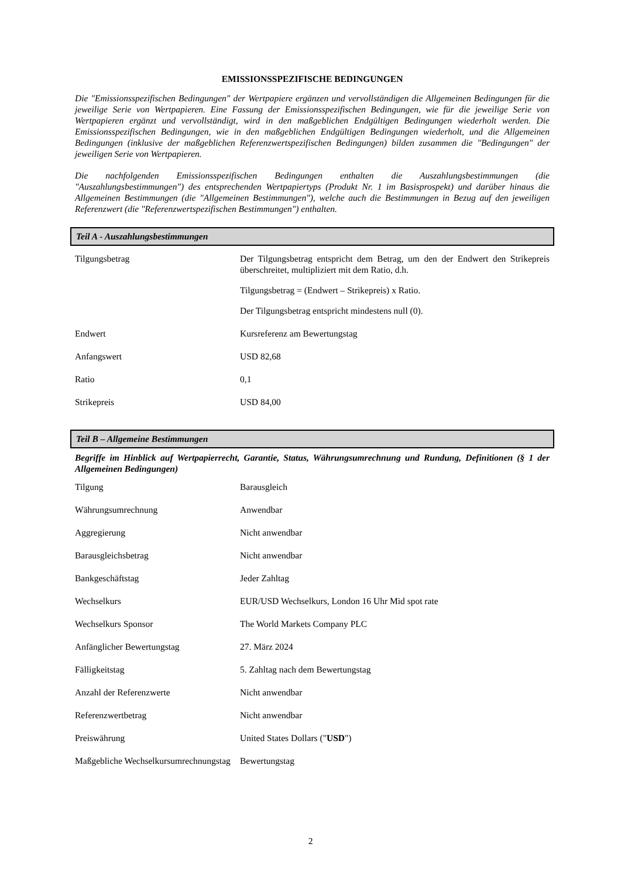EMISSIONSSPEZIFISCHE BEDINGUNGEN
Die "Emissionsspezifischen Bedingungen" der Wertpapiere ergänzen und vervollständigen die Allgemeinen Bedingungen für die jeweilige Serie von Wertpapieren. Eine Fassung der Emissionsspezifischen Bedingungen, wie für die jeweilige Serie von Wertpapieren ergänzt und vervollständigt, wird in den maßgeblichen Endgültigen Bedingungen wiederholt werden. Die Emissionsspezifischen Bedingungen, wie in den maßgeblichen Endgültigen Bedingungen wiederholt, und die Allgemeinen Bedingungen (inklusive der maßgeblichen Referenzwertspezifischen Bedingungen) bilden zusammen die "Bedingungen" der jeweiligen Serie von Wertpapieren.
Die nachfolgenden Emissionsspezifischen Bedingungen enthalten die Auszahlungsbestimmungen (die "Auszahlungsbestimmungen") des entsprechenden Wertpapiertyps (Produkt Nr. 1 im Basisprospekt) und darüber hinaus die Allgemeinen Bestimmungen (die "Allgemeinen Bestimmungen"), welche auch die Bestimmungen in Bezug auf den jeweiligen Referenzwert (die "Referenzwertspezifischen Bestimmungen") enthalten.
Teil A - Auszahlungsbestimmungen
| Tilgungsbetrag | Der Tilgungsbetrag entspricht dem Betrag, um den der Endwert den Strikepreis überschreitet, multipliziert mit dem Ratio, d.h. Tilgungsbetrag = (Endwert – Strikepreis) x Ratio. Der Tilgungsbetrag entspricht mindestens null (0). |
| Endwert | Kursreferenz am Bewertungstag |
| Anfangswert | USD 82,68 |
| Ratio | 0,1 |
| Strikepreis | USD 84,00 |
Teil B – Allgemeine Bestimmungen
Begriffe im Hinblick auf Wertpapierrecht, Garantie, Status, Währungsumrechnung und Rundung, Definitionen (§ 1 der Allgemeinen Bedingungen)
| Tilgung | Barausgleich |
| Währungsumrechnung | Anwendbar |
| Aggregierung | Nicht anwendbar |
| Barausgleichsbetrag | Nicht anwendbar |
| Bankgeschäftstag | Jeder Zahltag |
| Wechselkurs | EUR/USD Wechselkurs, London 16 Uhr Mid spot rate |
| Wechselkurs Sponsor | The World Markets Company PLC |
| Anfänglicher Bewertungstag | 27. März 2024 |
| Fälligkeitstag | 5. Zahltag nach dem Bewertungstag |
| Anzahl der Referenzwerte | Nicht anwendbar |
| Referenzwertbetrag | Nicht anwendbar |
| Preiswährung | United States Dollars (" USD ") |
| Maßgebliche Wechselkursumrechnungstag | Bewertungstag |
2